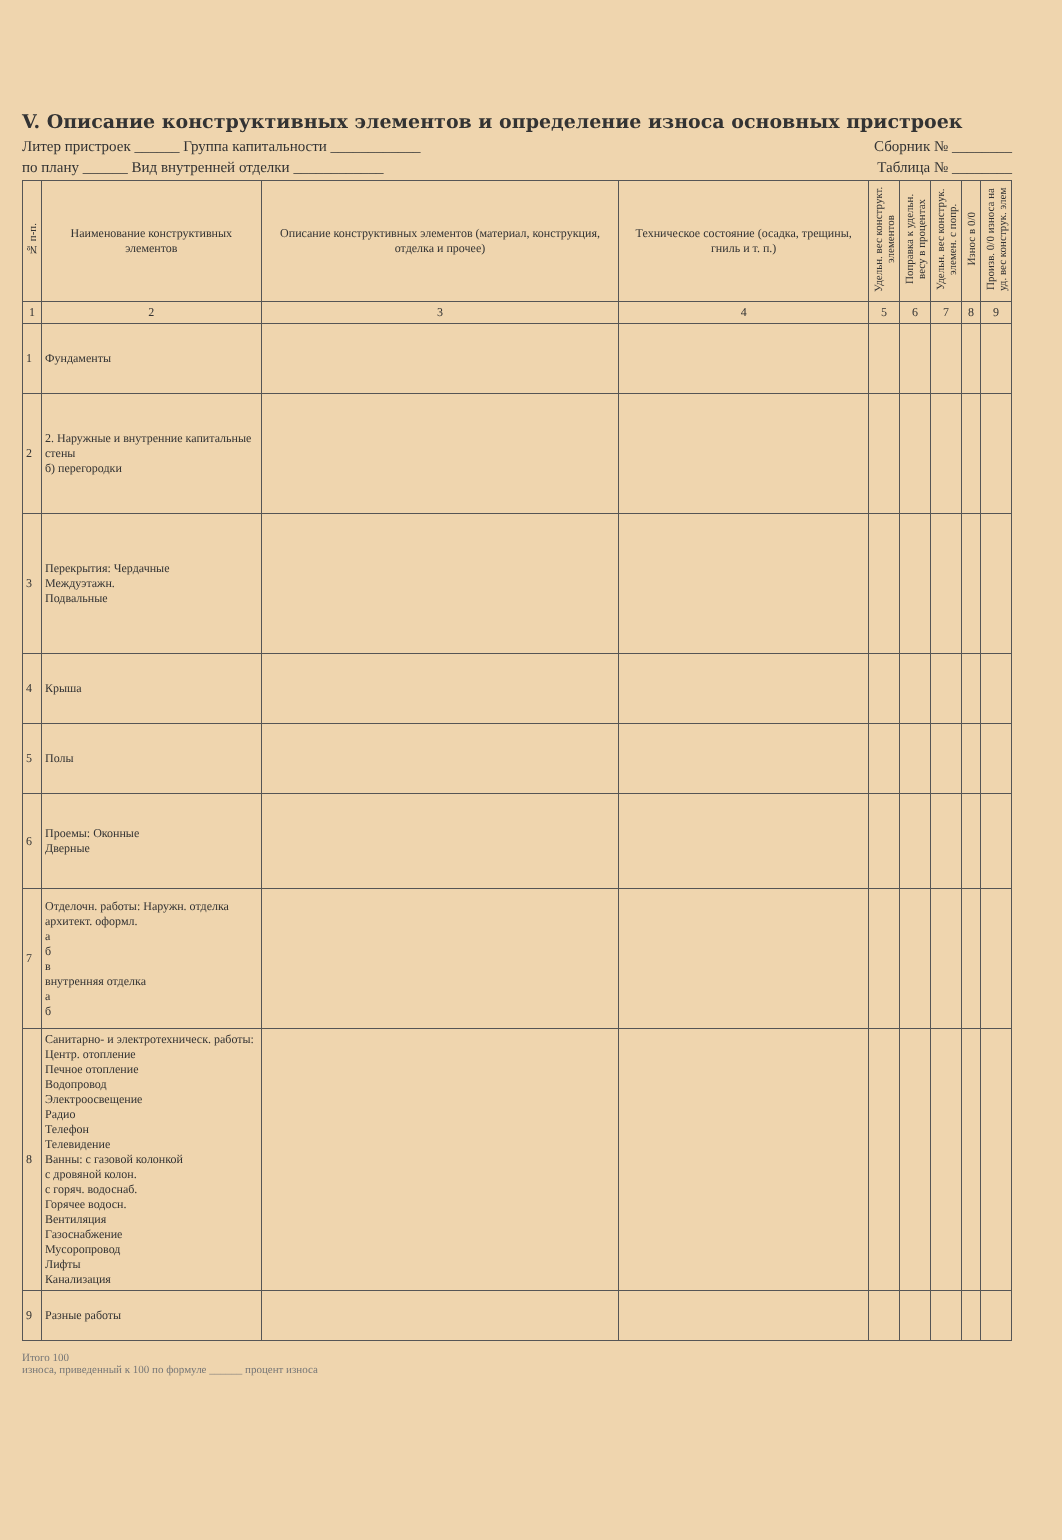V. Описание конструктивных элементов и определение износа основных пристроек
Литер пристроек ______ Группа капитальности ____________ Сборник № ________
по плану ______ Вид внутренней отделки ____________ Таблица № ________
| № п-п. | Наименование конструктивных элементов | Описание конструктивных элементов (материал, конструкция, отделка и прочее) | Техническое состояние (осадка, трещины, гниль и т. п.) | Удельн. вес конструкт. элементов | Поправка к удельн. весу в процентах | Удельн. вес конструк. элемен. с попр. | Износ в 0/0 | Произв. 0/0 износа на уд. вес конструк. элем |
| --- | --- | --- | --- | --- | --- | --- | --- | --- |
| 1 | 2 | 3 | 4 | 5 | 6 | 7 | 8 | 9 |
| 1 | Фундаменты | | | | | | | |
| 2 | 2. Наружные и внутренние капитальные стены б) перегородки | | | | | | | |
| 3 | Перекрытия: Чердачные Междуэтажн. Подвальные | | | | | | | |
| 4 | Крыша | | | | | | | |
| 5 | Полы | | | | | | | |
| 6 | Проемы: Оконные Дверные | | | | | | | |
| 7 | Отделочн. работы: Наружн. отделка архитект. оформл. а б в внутренняя отделка а б | | | | | | | |
| 8 | Санитарно- и электротехническ. работы: Центр. отопление Печное отопление Водопровод Электроосвещение Радио Телефон Телевидение Ванны: с газовой колонкой с дровяной колон. с горяч. водоснаб. Горячее водосн. Вентиляция Газоснабжение Мусоропровод Лифты Канализация | | | | | | | |
| 9 | Разные работы | | | | | | | |
Итого 100
износа, приведенный к 100 по формуле ______ процент износа